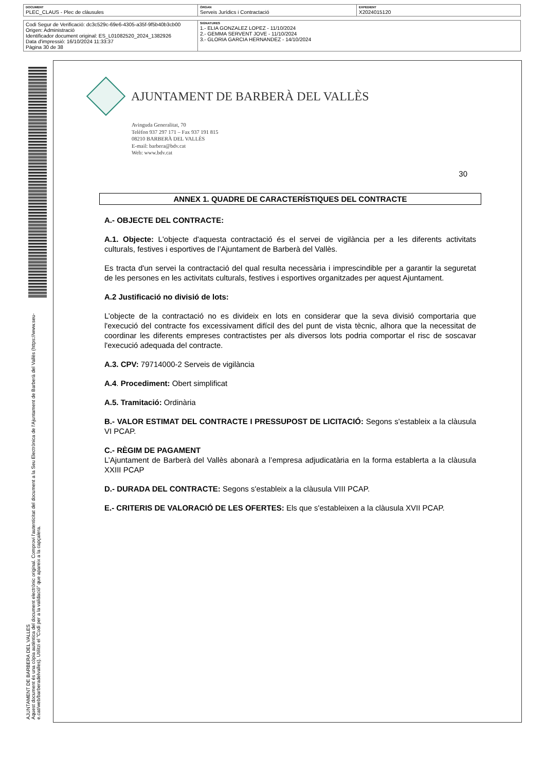| DOCUMENT PLEC_CLAUS - Plec de clàusules | ÒRGAN Serveis Jurídics i Contractació | EXPEDIENT X2024015120 |
| Codi Segur de Verificació: dc3c529c-69e6-4305-a35f-9f5b40b3cb00 Origen: Administració Identificador document original: ES_L01082520_2024_1382926 Data d'impressió: 16/10/2024 11:33:37 Pàgina 30 de 38 | SIGNATURES 1.- ELIA GONZALEZ LOPEZ - 11/10/2024 2.- GEMMA SERVENT JOVE - 11/10/2024 3.- GLORIA GARCIA HERNANDEZ - 14/10/2024 |
AJUNTAMENT DE BARBERA DEL VALLES
Aquest document és una còpia autèntica del document electrònic original. Comprovi l'autenticitat del document a la Seu Electrònica de l'Ajuntament de Barberà del Vallès (https://www.seu-e.cat/web/barberadelvalles). Utilitzi el "Codi per a la validació" que apareix a la capçalera.
AJUNTAMENT DE BARBERÀ DEL VALLÈS
Avinguda Generalitat, 70
Telèfon 937 297 171 – Fax 937 191 815
08210 BARBERÀ DEL VALLÈS
E-mail: barbera@bdv.cat
Web: www.bdv.cat
30
ANNEX 1. QUADRE DE CARACTERÍSTIQUES DEL CONTRACTE
A.- OBJECTE DEL CONTRACTE:
A.1. Objecte: L'objecte d'aquesta contractació és el servei de vigilància per a les diferents activitats culturals, festives i esportives de l’Ajuntament de Barberà del Vallès.
Es tracta d'un servei la contractació del qual resulta necessària i imprescindible per a garantir la seguretat de les persones en les activitats culturals, festives i esportives organitzades per aquest Ajuntament.
A.2 Justificació no divisió de lots:
L’objecte de la contractació no es divideix en lots en considerar que la seva divisió comportaria que l'execució del contracte fos excessivament difícil des del punt de vista tècnic, alhora que la necessitat de coordinar les diferents empreses contractistes per als diversos lots podria comportar el risc de soscavar l'execució adequada del contracte.
A.3. CPV: 79714000-2 Serveis de vigilància
A.4. Procediment: Obert simplificat
A.5. Tramitació: Ordinària
B.- VALOR ESTIMAT DEL CONTRACTE I PRESSUPOST DE LICITACIÓ: Segons s'estableix a la clàusula VI PCAP.
C.- RÈGIM DE PAGAMENT
L’Ajuntament de Barberà del Vallès abonarà a l’empresa adjudicatària en la forma establerta a la clàusula XXIII PCAP
D.- DURADA DEL CONTRACTE: Segons s'estableix a la clàusula VIII PCAP.
E.- CRITERIS DE VALORACIÓ DE LES OFERTES: Els que s'estableixen a la clàusula XVII PCAP.